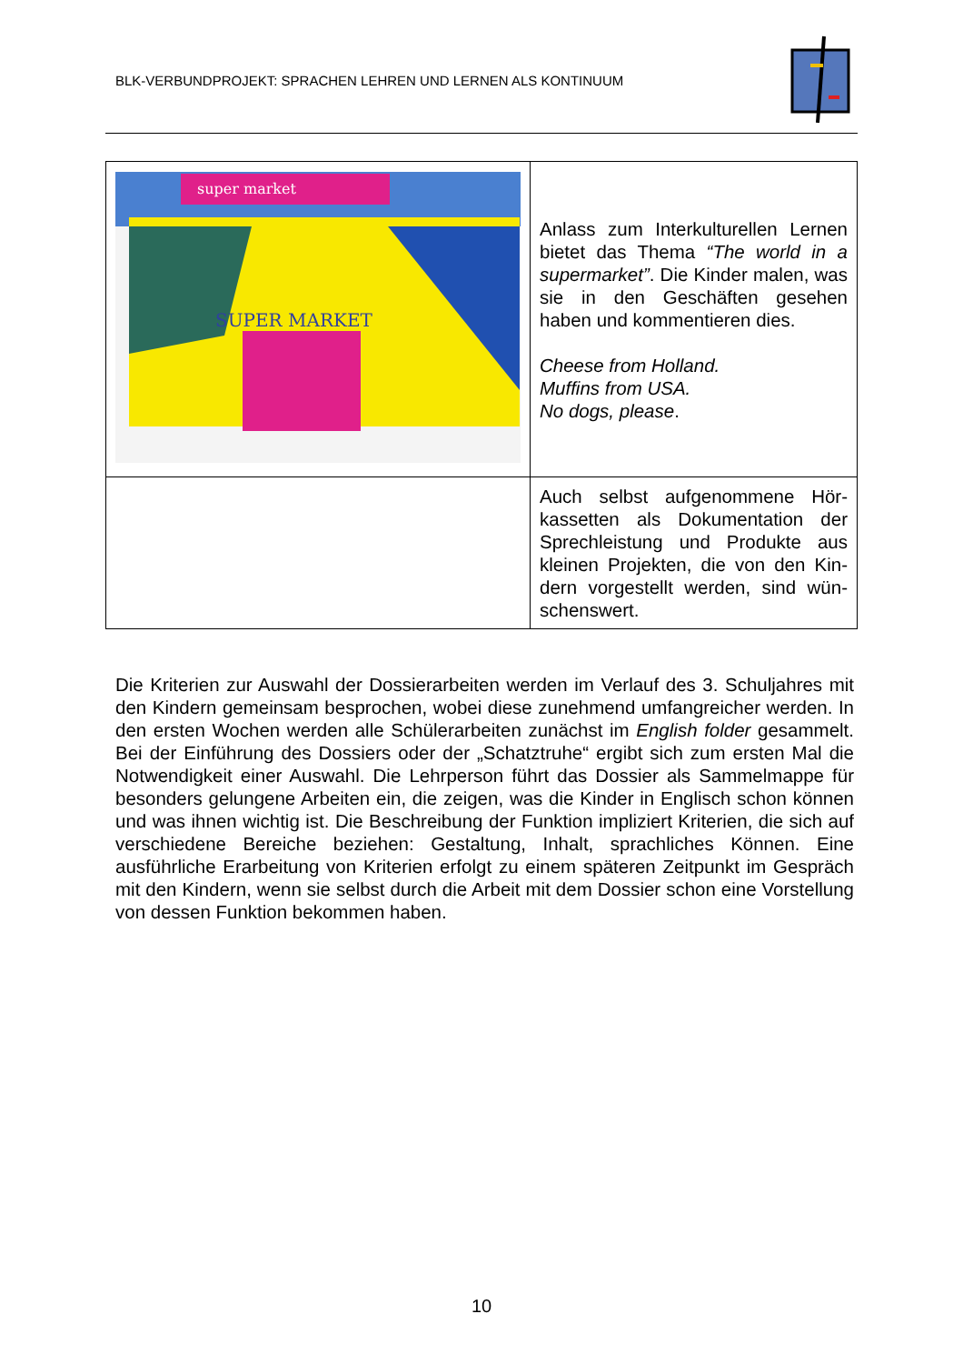BLK-VERBUNDPROJEKT: SPRACHEN LEHREN UND LERNEN ALS KONTINUUM
| super market SUPER MARKET | Anlass zum Interkulturellen Lernen bietet das Thema “The world in a supermarket” . Die Kinder malen, was sie in den Geschäften gesehen haben und kommentieren dies. Cheese from Holland. Muffins from USA. No dogs, please . |
| | Auch selbst aufgenommene Hör­kassetten als Dokumentation der Sprechleistung und Produkte aus kleinen Projekten, die von den Kin­dern vorgestellt werden, sind wün­schenswert. |
Die Kriterien zur Auswahl der Dossierarbeiten werden im Verlauf des 3. Schuljahres mit den Kindern gemeinsam besprochen, wobei diese zunehmend umfangreicher werden. In den ersten Wochen werden alle Schülerarbeiten zunächst im English fol­der gesammelt. Bei der Einführung des Dossiers oder der „Schatztruhe“ ergibt sich zum ersten Mal die Notwendigkeit einer Auswahl. Die Lehrperson führt das Dossier als Sammelmappe für besonders gelungene Arbeiten ein, die zeigen, was die Kinder in Englisch schon können und was ihnen wichtig ist. Die Beschreibung der Funktion impliziert Kriterien, die sich auf verschiedene Bereiche beziehen: Gestaltung, Inhalt, sprachliches Können. Eine ausführliche Erarbeitung von Kriterien erfolgt zu einem späteren Zeitpunkt im Gespräch mit den Kindern, wenn sie selbst durch die Arbeit mit dem Dossier schon eine Vorstellung von dessen Funktion bekommen haben.
10